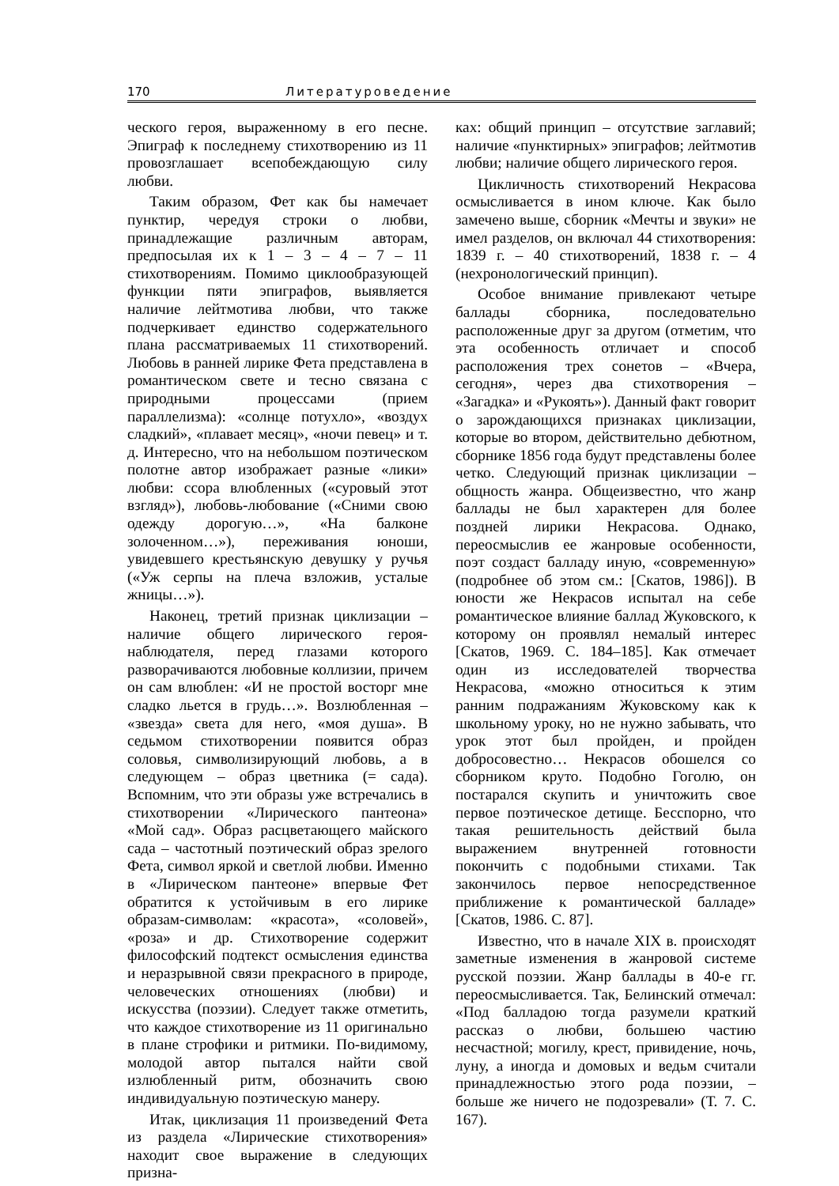170 Литературоведение
ческого героя, выраженному в его песне. Эпиграф к последнему стихотворению из 11 провозглашает всепобеждающую силу любви.
Таким образом, Фет как бы намечает пунктир, чередуя строки о любви, принадлежащие различным авторам, предпосылая их к 1 – 3 – 4 – 7 – 11 стихотворениям. Помимо циклообразующей функции пяти эпиграфов, выявляется наличие лейтмотива любви, что также подчеркивает единство содержательного плана рассматриваемых 11 стихотворений. Любовь в ранней лирике Фета представлена в романтическом свете и тесно связана с природными процессами (прием параллелизма): «солнце потухло», «воздух сладкий», «плавает месяц», «ночи певец» и т. д. Интересно, что на небольшом поэтическом полотне автор изображает разные «лики» любви: ссора влюбленных («суровый этот взгляд»), любовь-любование («Сними свою одежду дорогую…», «На балконе золоченном…»), переживания юноши, увидевшего крестьянскую девушку у ручья («Уж серпы на плеча взложив, усталые жницы…»).
Наконец, третий признак циклизации – наличие общего лирического героя-наблюдателя, перед глазами которого разворачиваются любовные коллизии, причем он сам влюблен: «И не простой восторг мне сладко льется в грудь…». Возлюбленная – «звезда» света для него, «моя душа». В седьмом стихотворении появится образ соловья, символизирующий любовь, а в следующем – образ цветника (= сада). Вспомним, что эти образы уже встречались в стихотворении «Лирического пантеона» «Мой сад». Образ расцветающего майского сада – частотный поэтический образ зрелого Фета, символ яркой и светлой любви. Именно в «Лирическом пантеоне» впервые Фет обратится к устойчивым в его лирике образам-символам: «красота», «соловей», «роза» и др. Стихотворение содержит философский подтекст осмысления единства и неразрывной связи прекрасного в природе, человеческих отношениях (любви) и искусства (поэзии). Следует также отметить, что каждое стихотворение из 11 оригинально в плане строфики и ритмики. По-видимому, молодой автор пытался найти свой излюбленный ритм, обозначить свою индивидуальную поэтическую манеру.
Итак, циклизация 11 произведений Фета из раздела «Лирические стихотворения» находит свое выражение в следующих призна-
ках: общий принцип – отсутствие заглавий; наличие «пунктирных» эпиграфов; лейтмотив любви; наличие общего лирического героя.
Цикличность стихотворений Некрасова осмысливается в ином ключе. Как было замечено выше, сборник «Мечты и звуки» не имел разделов, он включал 44 стихотворения: 1839 г. – 40 стихотворений, 1838 г. – 4 (нехронологический принцип).
Особое внимание привлекают четыре баллады сборника, последовательно расположенные друг за другом (отметим, что эта особенность отличает и способ расположения трех сонетов – «Вчера, сегодня», через два стихотворения – «Загадка» и «Рукоять»). Данный факт говорит о зарождающихся признаках циклизации, которые во втором, действительно дебютном, сборнике 1856 года будут представлены более четко. Следующий признак циклизации – общность жанра. Общеизвестно, что жанр баллады не был характерен для более поздней лирики Некрасова. Однако, переосмыслив ее жанровые особенности, поэт создаст балладу иную, «современную» (подробнее об этом см.: [Скатов, 1986]). В юности же Некрасов испытал на себе романтическое влияние баллад Жуковского, к которому он проявлял немалый интерес [Скатов, 1969. С. 184–185]. Как отмечает один из исследователей творчества Некрасова, «можно относиться к этим ранним подражаниям Жуковскому как к школьному уроку, но не нужно забывать, что урок этот был пройден, и пройден добросовестно… Некрасов обошелся со сборником круто. Подобно Гоголю, он постарался скупить и уничтожить свое первое поэтическое детище. Бесспорно, что такая решительность действий была выражением внутренней готовности покончить с подобными стихами. Так закончилось первое непосредственное приближение к романтической балладе» [Скатов, 1986. С. 87].
Известно, что в начале XIX в. происходят заметные изменения в жанровой системе русской поэзии. Жанр баллады в 40-е гг. переосмысливается. Так, Белинский отмечал: «Под балладою тогда разумели краткий рассказ о любви, большею частию несчастной; могилу, крест, привидение, ночь, луну, а иногда и домовых и ведьм считали принадлежностью этого рода поэзии, – больше же ничего не подозревали» (Т. 7. С. 167).